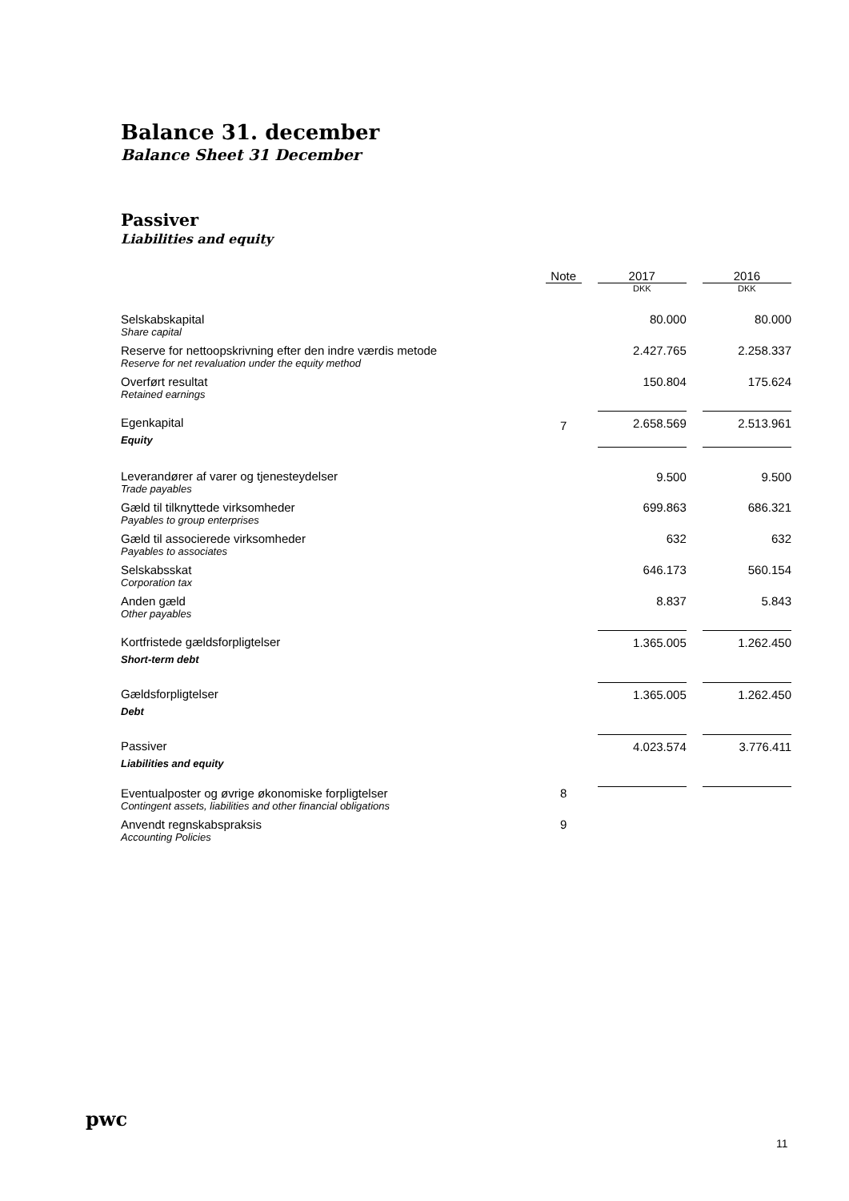Balance 31. december
Balance Sheet 31 December
Passiver
Liabilities and equity
| | Note | | 2017 | | 2016 |
| | | | DKK | | DKK |
| Selskabskapital Share capital | | | 80.000 | | 80.000 |
| Reserve for nettoopskrivning efter den indre værdis metode Reserve for net revaluation under the equity method | | | 2.427.765 | | 2.258.337 |
| Overført resultat Retained earnings | | | 150.804 | | 175.624 |
| Egenkapital Equity | 7 | | 2.658.569 | | 2.513.961 |
| Leverandører af varer og tjenesteydelser Trade payables | | | 9.500 | | 9.500 |
| Gæld til tilknyttede virksomheder Payables to group enterprises | | | 699.863 | | 686.321 |
| Gæld til associerede virksomheder Payables to associates | | | 632 | | 632 |
| Selskabsskat Corporation tax | | | 646.173 | | 560.154 |
| Anden gæld Other payables | | | 8.837 | | 5.843 |
| Kortfristede gældsforpligtelser Short-term debt | | | 1.365.005 | | 1.262.450 |
| Gældsforpligtelser Debt | | | 1.365.005 | | 1.262.450 |
| Passiver Liabilities and equity | | | 4.023.574 | | 3.776.411 |
| Eventualposter og øvrige økonomiske forpligtelser Contingent assets, liabilities and other financial obligations | 8 | | | | |
| Anvendt regnskabspraksis Accounting Policies | 9 | | | | |
pwc
11